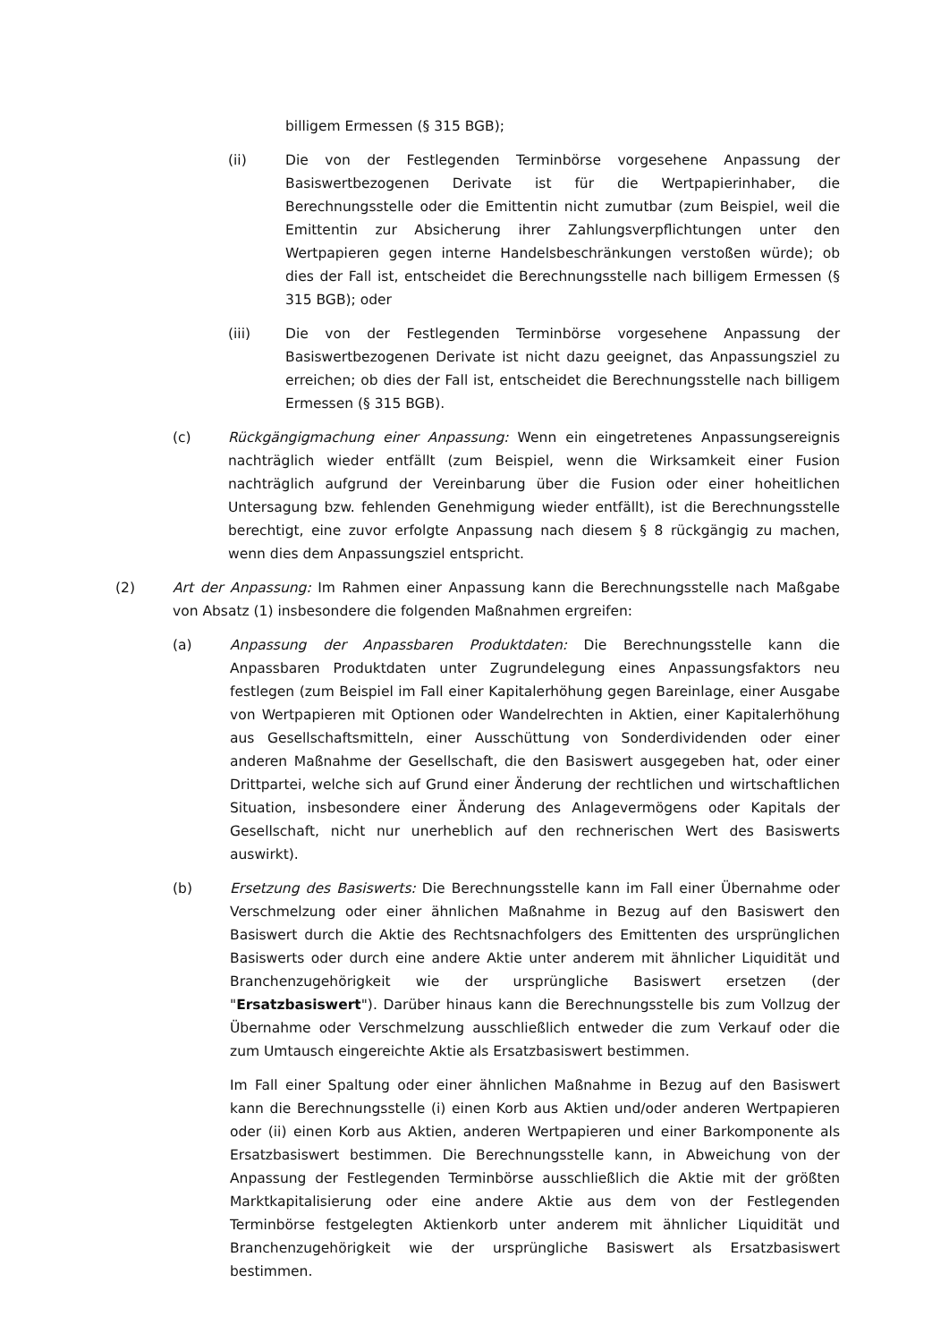billigem Ermessen (§ 315 BGB);
(ii) Die von der Festlegenden Terminbörse vorgesehene Anpassung der Basiswertbezogenen Derivate ist für die Wertpapierinhaber, die Berechnungsstelle oder die Emittentin nicht zumutbar (zum Beispiel, weil die Emittentin zur Absicherung ihrer Zahlungsverpflichtungen unter den Wertpapieren gegen interne Handelsbeschränkungen verstoßen würde); ob dies der Fall ist, entscheidet die Berechnungsstelle nach billigem Ermessen (§ 315 BGB); oder
(iii) Die von der Festlegenden Terminbörse vorgesehene Anpassung der Basiswertbezogenen Derivate ist nicht dazu geeignet, das Anpassungsziel zu erreichen; ob dies der Fall ist, entscheidet die Berechnungsstelle nach billigem Ermessen (§ 315 BGB).
(c) Rückgängigmachung einer Anpassung: Wenn ein eingetretenes Anpassungsereignis nachträglich wieder entfällt (zum Beispiel, wenn die Wirksamkeit einer Fusion nachträglich aufgrund der Vereinbarung über die Fusion oder einer hoheitlichen Untersagung bzw. fehlenden Genehmigung wieder entfällt), ist die Berechnungsstelle berechtigt, eine zuvor erfolgte Anpassung nach diesem § 8 rückgängig zu machen, wenn dies dem Anpassungsziel entspricht.
(2) Art der Anpassung: Im Rahmen einer Anpassung kann die Berechnungsstelle nach Maßgabe von Absatz (1) insbesondere die folgenden Maßnahmen ergreifen:
(a) Anpassung der Anpassbaren Produktdaten: Die Berechnungsstelle kann die Anpassbaren Produktdaten unter Zugrundelegung eines Anpassungsfaktors neu festlegen (zum Beispiel im Fall einer Kapitalerhöhung gegen Bareinlage, einer Ausgabe von Wertpapieren mit Optionen oder Wandelrechten in Aktien, einer Kapitalerhöhung aus Gesellschaftsmitteln, einer Ausschüttung von Sonderdividenden oder einer anderen Maßnahme der Gesellschaft, die den Basiswert ausgegeben hat, oder einer Drittpartei, welche sich auf Grund einer Änderung der rechtlichen und wirtschaftlichen Situation, insbesondere einer Änderung des Anlagevermögens oder Kapitals der Gesellschaft, nicht nur unerheblich auf den rechnerischen Wert des Basiswerts auswirkt).
(b) Ersetzung des Basiswerts: Die Berechnungsstelle kann im Fall einer Übernahme oder Verschmelzung oder einer ähnlichen Maßnahme in Bezug auf den Basiswert den Basiswert durch die Aktie des Rechtsnachfolgers des Emittenten des ursprünglichen Basiswerts oder durch eine andere Aktie unter anderem mit ähnlicher Liquidität und Branchenzugehörigkeit wie der ursprüngliche Basiswert ersetzen (der "Ersatzbasiswert"). Darüber hinaus kann die Berechnungsstelle bis zum Vollzug der Übernahme oder Verschmelzung ausschließlich entweder die zum Verkauf oder die zum Umtausch eingereichte Aktie als Ersatzbasiswert bestimmen.
Im Fall einer Spaltung oder einer ähnlichen Maßnahme in Bezug auf den Basiswert kann die Berechnungsstelle (i) einen Korb aus Aktien und/oder anderen Wertpapieren oder (ii) einen Korb aus Aktien, anderen Wertpapieren und einer Barkomponente als Ersatzbasiswert bestimmen. Die Berechnungsstelle kann, in Abweichung von der Anpassung der Festlegenden Terminbörse ausschließlich die Aktie mit der größten Marktkapitalisierung oder eine andere Aktie aus dem von der Festlegenden Terminbörse festgelegten Aktienkorb unter anderem mit ähnlicher Liquidität und Branchenzugehörigkeit wie der ursprüngliche Basiswert als Ersatzbasiswert bestimmen.